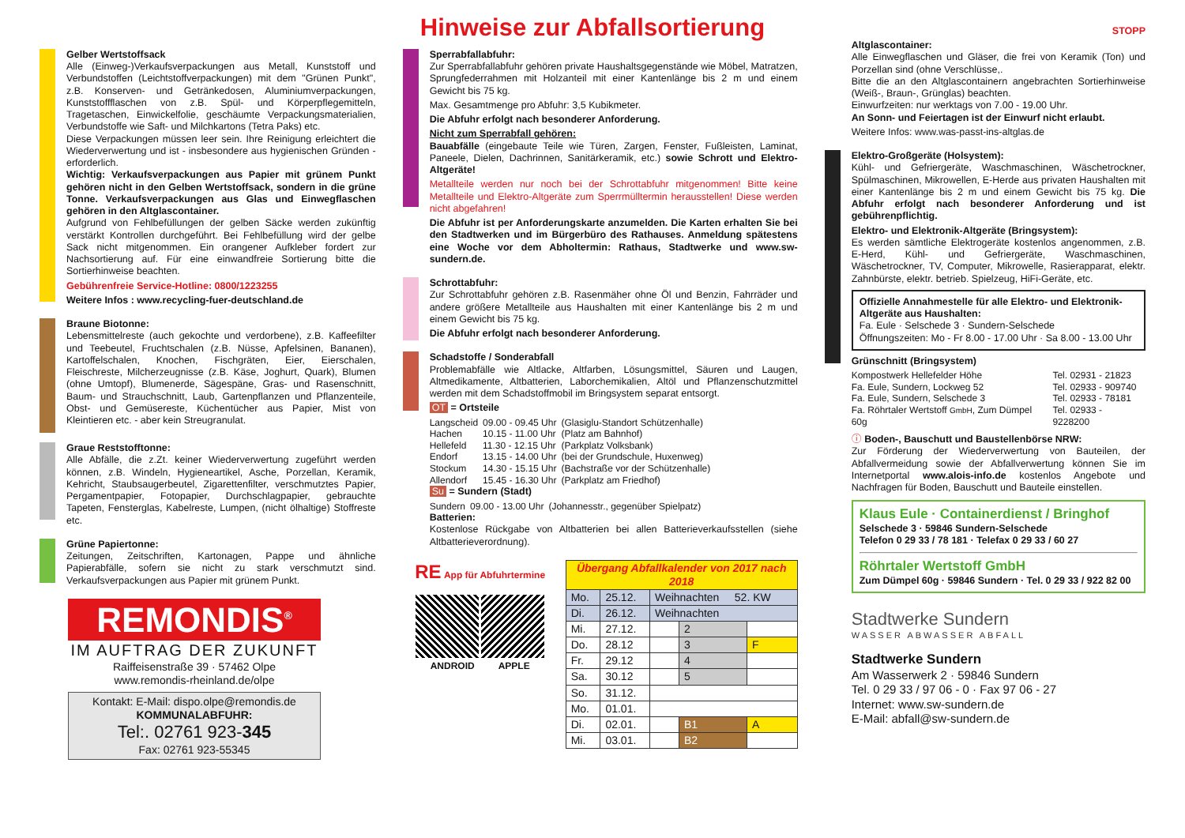Hinweise zur Abfallsortierung
Gelber Wertstoffsack
Alle (Einweg-)Verkaufsverpackungen aus Metall, Kunststoff und Verbundstoffen (Leichtstoffverpackungen) mit dem "Grünen Punkt", z.B. Konserven- und Getränkedosen, Aluminiumverpackungen, Kunststoffflaschen von z.B. Spül- und Körperpflegemitteln, Tragetaschen, Einwickelfolie, geschäumte Verpackungsmaterialien, Verbundstoffe wie Saft- und Milchkartons (Tetra Paks) etc.
Diese Verpackungen müssen leer sein. Ihre Reinigung erleichtert die Wiederverwertung und ist - insbesondere aus hygienischen Gründen - erforderlich.
Wichtig: Verkaufsverpackungen aus Papier mit grünem Punkt gehören nicht in den Gelben Wertstoffsack, sondern in die grüne Tonne. Verkaufsverpackungen aus Glas und Einwegflaschen gehören in den Altglascontainer.
Aufgrund von Fehlbefüllungen der gelben Säcke werden zukünftig verstärkt Kontrollen durchgeführt. Bei Fehlbefüllung wird der gelbe Sack nicht mitgenommen. Ein orangener Aufkleber fordert zur Nachsortierung auf. Für eine einwandfreie Sortierung bitte die Sortierhinweise beachten.
Gebührenfreie Service-Hotline: 0800/1223255
Weitere Infos : www.recycling-fuer-deutschland.de
Braune Biotonne:
Lebensmittelreste (auch gekochte und verdorbene), z.B. Kaffeefilter und Teebeutel, Fruchtschalen (z.B. Nüsse, Apfelsinen, Bananen), Kartoffelschalen, Knochen, Fischgräten, Eier, Eierschalen, Fleischreste, Milcherzeugnisse (z.B. Käse, Joghurt, Quark), Blumen (ohne Umtopf), Blumenerde, Sägespäne, Gras- und Rasenschnitt, Baum- und Strauchschnitt, Laub, Gartenpflanzen und Pflanzenteile, Obst- und Gemüsereste, Küchentücher aus Papier, Mist von Kleintieren etc. - aber kein Streugranulat.
Graue Reststofftonne:
Alle Abfälle, die z.Zt. keiner Wiederverwertung zugeführt werden können, z.B. Windeln, Hygieneartikel, Asche, Porzellan, Keramik, Kehricht, Staubsaugerbeutel, Zigarettenfilter, verschmutztes Papier, Pergamentpapier, Fotopapier, Durchschlagpapier, gebrauchte Tapeten, Fensterglas, Kabelreste, Lumpen, (nicht ölhaltige) Stoffreste etc.
Grüne Papiertonne:
Zeitungen, Zeitschriften, Kartonagen, Pappe und ähnliche Papierabfälle, sofern sie nicht zu stark verschmutzt sind. Verkaufsverpackungen aus Papier mit grünem Punkt.
REMONDIS<sup>®</sup>
IM AUFTRAG DER ZUKUNFT
Raiffeisenstraße 39 · 57462 Olpe
www.remondis-rheinland.de/olpe
Kontakt: E-Mail: dispo.olpe@remondis.de
KOMMUNALABFUHR:
Tel:. 02761 923-345
Fax: 02761 923-55345
Sperrabfallabfuhr:
Zur Sperrabfallabfuhr gehören private Haushaltsgegenstände wie Möbel, Matratzen, Sprungfederrahmen mit Holzanteil mit einer Kantenlänge bis 2 m und einem Gewicht bis 75 kg.
Max. Gesamtmenge pro Abfuhr: 3,5 Kubikmeter.
Die Abfuhr erfolgt nach besonderer Anforderung.
Nicht zum Sperrabfall gehören:
Bauabfälle (eingebaute Teile wie Türen, Zargen, Fenster, Fußleisten, Laminat, Paneele, Dielen, Dachrinnen, Sanitärkeramik, etc.) sowie Schrott und Elektro-Altgeräte!
Metallteile werden nur noch bei der Schrottabfuhr mitgenommen! Bitte keine Metallteile und Elektro-Altgeräte zum Sperrmülltermin herausstellen! Diese werden nicht abgefahren!
Die Abfuhr ist per Anforderungskarte anzumelden. Die Karten erhalten Sie bei den Stadtwerken und im Bürgerbüro des Rathauses. Anmeldung spätestens eine Woche vor dem Abholtermin: Rathaus, Stadtwerke und www.sw-sundern.de.
Schrottabfuhr:
Zur Schrottabfuhr gehören z.B. Rasenmäher ohne Öl und Benzin, Fahrräder und andere größere Metallteile aus Haushalten mit einer Kantenlänge bis 2 m und einem Gewicht bis 75 kg.
Die Abfuhr erfolgt nach besonderer Anforderung.
Schadstoffe / Sonderabfall
Problemabfälle wie Altlacke, Altfarben, Lösungsmittel, Säuren und Laugen, Altmedikamente, Altbatterien, Laborchemikalien, Altöl und Pflanzenschutzmittel werden mit dem Schadstoffmobil im Bringsystem separat entsorgt.
OT = Ortsteile
| Langscheid | 09.00 - 09.45 Uhr | (Glasiglu-Standort Schützenhalle) |
| Hachen | 10.15 - 11.00 Uhr | (Platz am Bahnhof) |
| Hellefeld | 11.30 - 12.15 Uhr | (Parkplatz Volksbank) |
| Endorf | 13.15 - 14.00 Uhr | (bei der Grundschule, Huxenweg) |
| Stockum | 14.30 - 15.15 Uhr | (Bachstraße vor der Schützenhalle) |
| Allendorf | 15.45 - 16.30 Uhr | (Parkplatz am Friedhof) |
Su = Sundern (Stadt)
| Sundern | 09.00 - 13.00 Uhr | (Johannesstr., gegenüber Spielpatz) |
Batterien:
Kostenlose Rückgabe von Altbatterien bei allen Batterieverkaufsstellen (siehe Altbatterieverordnung).
RE App für Abfuhrtermine
ANDROID APPLE
| Übergang Abfallkalender von 2017 nach 2018 | | | | |
| --- | --- | --- | --- | --- |
| Mo. | 25.12. | Weihnachten 52. KW | | |
| Di. | 26.12. | Weihnachten | | |
| Mi. | 27.12. | | 2 | |
| Do. | 28.12 | | 3 | F |
| Fr. | 29.12 | | 4 | |
| Sa. | 30.12 | | 5 | |
| So. | 31.12. | | | |
| Mo. | 01.01. | | | |
| Di. | 02.01. | | B1 | A |
| Mi. | 03.01. | | B2 | |
STOPP
Altglascontainer:
Alle Einwegflaschen und Gläser, die frei von Keramik (Ton) und Porzellan sind (ohne Verschlüsse,.
Bitte die an den Altglascontainern angebrachten Sortierhinweise (Weiß-, Braun-, Grünglas) beachten.
Einwurfzeiten: nur werktags von 7.00 - 19.00 Uhr.
An Sonn- und Feiertagen ist der Einwurf nicht erlaubt.
Weitere Infos: www.was-passt-ins-altglas.de
Elektro-Großgeräte (Holsystem):
Kühl- und Gefriergeräte, Waschmaschinen, Wäschetrockner, Spülmaschinen, Mikrowellen, E-Herde aus privaten Haushalten mit einer Kantenlänge bis 2 m und einem Gewicht bis 75 kg. Die Abfuhr erfolgt nach besonderer Anforderung und ist gebührenpflichtig.
Elektro- und Elektronik-Altgeräte (Bringsystem):
Es werden sämtliche Elektrogeräte kostenlos angenommen, z.B. E-Herd, Kühl- und Gefriergeräte, Waschmaschinen, Wäschetrockner, TV, Computer, Mikrowelle, Rasierapparat, elektr. Zahnbürste, elektr. betrieb. Spielzeug, HiFi-Geräte, etc.
Offizielle Annahmestelle für alle Elektro- und Elektronik-Altgeräte aus Haushalten:
Fa. Eule · Selschede 3 · Sundern-Selschede
Öffnungszeiten: Mo - Fr 8.00 - 17.00 Uhr · Sa 8.00 - 13.00 Uhr
Grünschnitt (Bringsystem)
| Kompostwerk Hellefelder Höhe | Tel. 02931 - 21823 |
| Fa. Eule, Sundern, Lockweg 52 | Tel. 02933 - 909740 |
| Fa. Eule, Sundern, Selschede 3 | Tel. 02933 - 78181 |
| Fa. Röhrtaler Wertstoff GmbH , Zum Dümpel 60g | Tel. 02933 - 9228200 |
ⓘ Boden-, Bauschutt und Baustellenbörse NRW:
Zur Förderung der Wiederverwertung von Bauteilen, der Abfallvermeidung sowie der Abfallverwertung können Sie im Internetportal www.alois-info.de kostenlos Angebote und Nachfragen für Boden, Bauschutt und Bauteile einstellen.
Klaus Eule · Containerdienst / Bringhof
Selschede 3 · 59846 Sundern-Selschede
Telefon 0 29 33 / 78 181 · Telefax 0 29 33 / 60 27
Röhrtaler Wertstoff GmbH
Zum Dümpel 60g · 59846 Sundern · Tel. 0 29 33 / 922 82 00
Stadtwerke Sundern
WASSER ABWASSER ABFALL
Stadtwerke Sundern
Am Wasserwerk 2 · 59846 Sundern
Tel. 0 29 33 / 97 06 - 0 · Fax 97 06 - 27
Internet: www.sw-sundern.de
E-Mail: abfall@sw-sundern.de